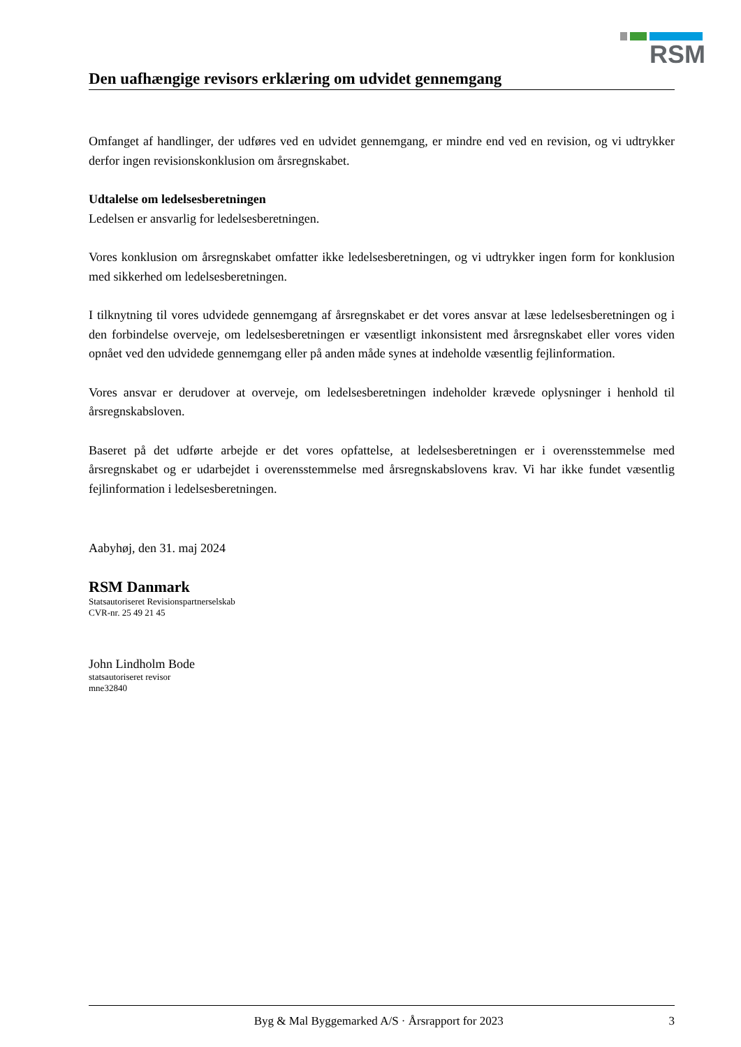RSM
Den uafhængige revisors erklæring om udvidet gennemgang
Omfanget af handlinger, der udføres ved en udvidet gennemgang, er mindre end ved en revision, og vi udtrykker derfor ingen revisionskonklusion om årsregnskabet.
Udtalelse om ledelsesberetningen
Ledelsen er ansvarlig for ledelsesberetningen.
Vores konklusion om årsregnskabet omfatter ikke ledelsesberetningen, og vi udtrykker ingen form for konklusion med sikkerhed om ledelsesberetningen.
I tilknytning til vores udvidede gennemgang af årsregnskabet er det vores ansvar at læse ledelsesberetningen og i den forbindelse overveje, om ledelsesberetningen er væsentligt inkonsistent med årsregnskabet eller vores viden opnået ved den udvidede gennemgang eller på anden måde synes at indeholde væsentlig fejlinformation.
Vores ansvar er derudover at overveje, om ledelsesberetningen indeholder krævede oplysninger i henhold til årsregnskabsloven.
Baseret på det udførte arbejde er det vores opfattelse, at ledelsesberetningen er i overensstemmelse med årsregnskabet og er udarbejdet i overensstemmelse med årsregnskabslovens krav. Vi har ikke fundet væsentlig fejlinformation i ledelsesberetningen.
Aabyhøj, den 31. maj 2024
RSM Danmark
Statsautoriseret Revisionspartnerselskab
CVR-nr. 25 49 21 45
John Lindholm Bode
statsautoriseret revisor
mne32840
Byg & Mal Byggemarked A/S · Årsrapport for 2023 3